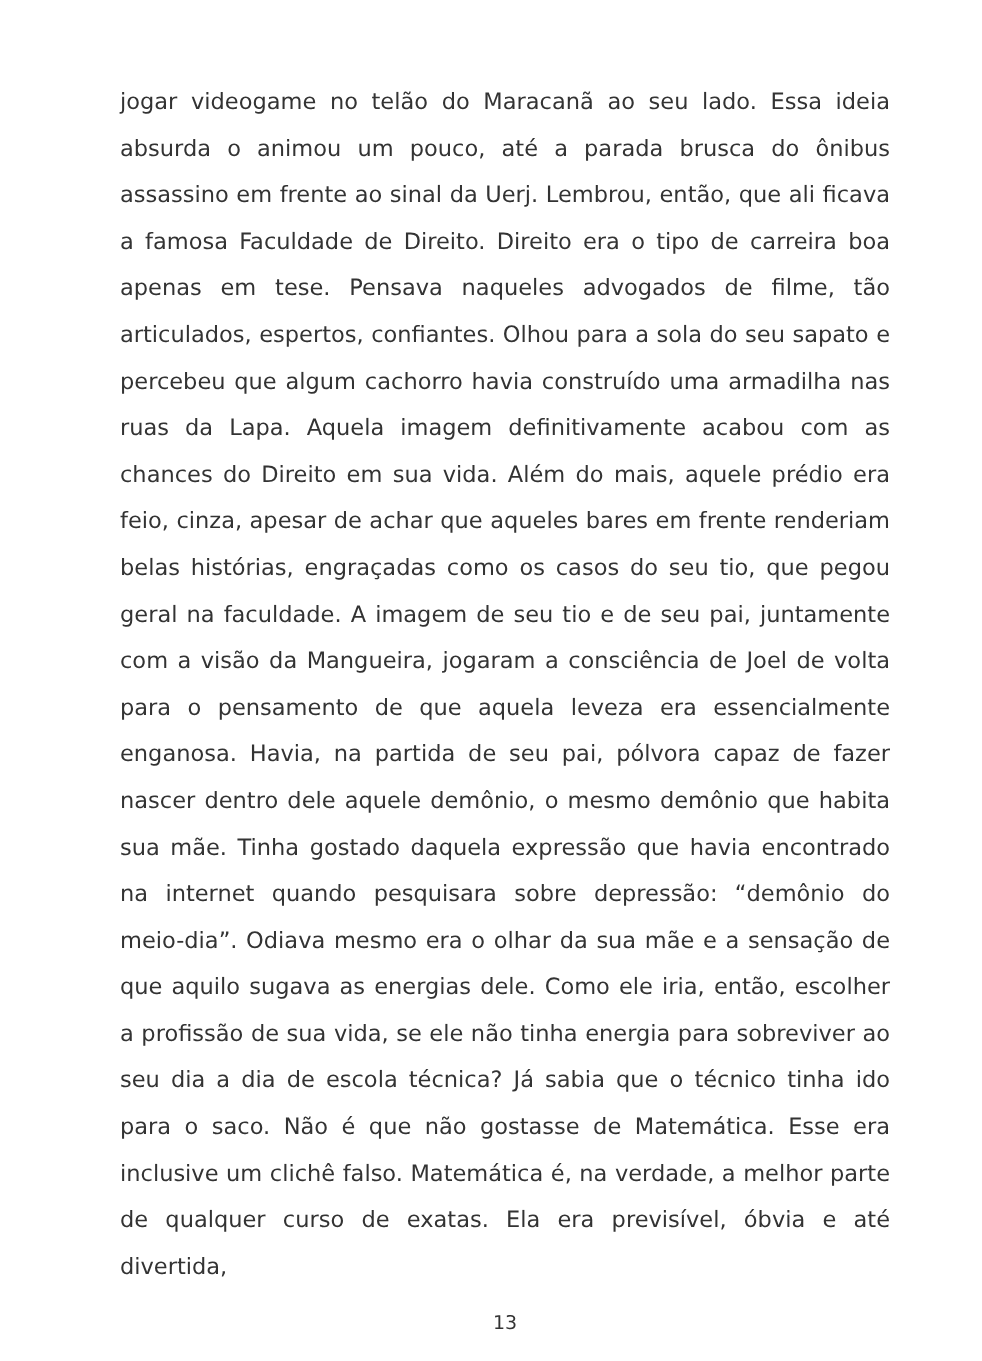jogar videogame no telão do Maracanã ao seu lado. Essa ideia absurda o animou um pouco, até a parada brusca do ônibus assassino em frente ao sinal da Uerj. Lembrou, então, que ali ficava a famosa Faculdade de Direito. Direito era o tipo de carreira boa apenas em tese. Pensava naqueles advogados de filme, tão articulados, espertos, confiantes. Olhou para a sola do seu sapato e percebeu que algum cachorro havia construído uma armadilha nas ruas da Lapa. Aquela imagem definitivamente acabou com as chances do Direito em sua vida. Além do mais, aquele prédio era feio, cinza, apesar de achar que aqueles bares em frente renderiam belas histórias, engraçadas como os casos do seu tio, que pegou geral na faculdade. A imagem de seu tio e de seu pai, juntamente com a visão da Mangueira, jogaram a consciência de Joel de volta para o pensamento de que aquela leveza era essencialmente enganosa. Havia, na partida de seu pai, pólvora capaz de fazer nascer dentro dele aquele demônio, o mesmo demônio que habita sua mãe. Tinha gostado daquela expressão que havia encontrado na internet quando pesquisara sobre depressão: “demônio do meio-dia”. Odiava mesmo era o olhar da sua mãe e a sensação de que aquilo sugava as energias dele. Como ele iria, então, escolher a profissão de sua vida, se ele não tinha energia para sobreviver ao seu dia a dia de escola técnica? Já sabia que o técnico tinha ido para o saco. Não é que não gostasse de Matemática. Esse era inclusive um clichê falso. Matemática é, na verdade, a melhor parte de qualquer curso de exatas. Ela era previsível, óbvia e até divertida,
13